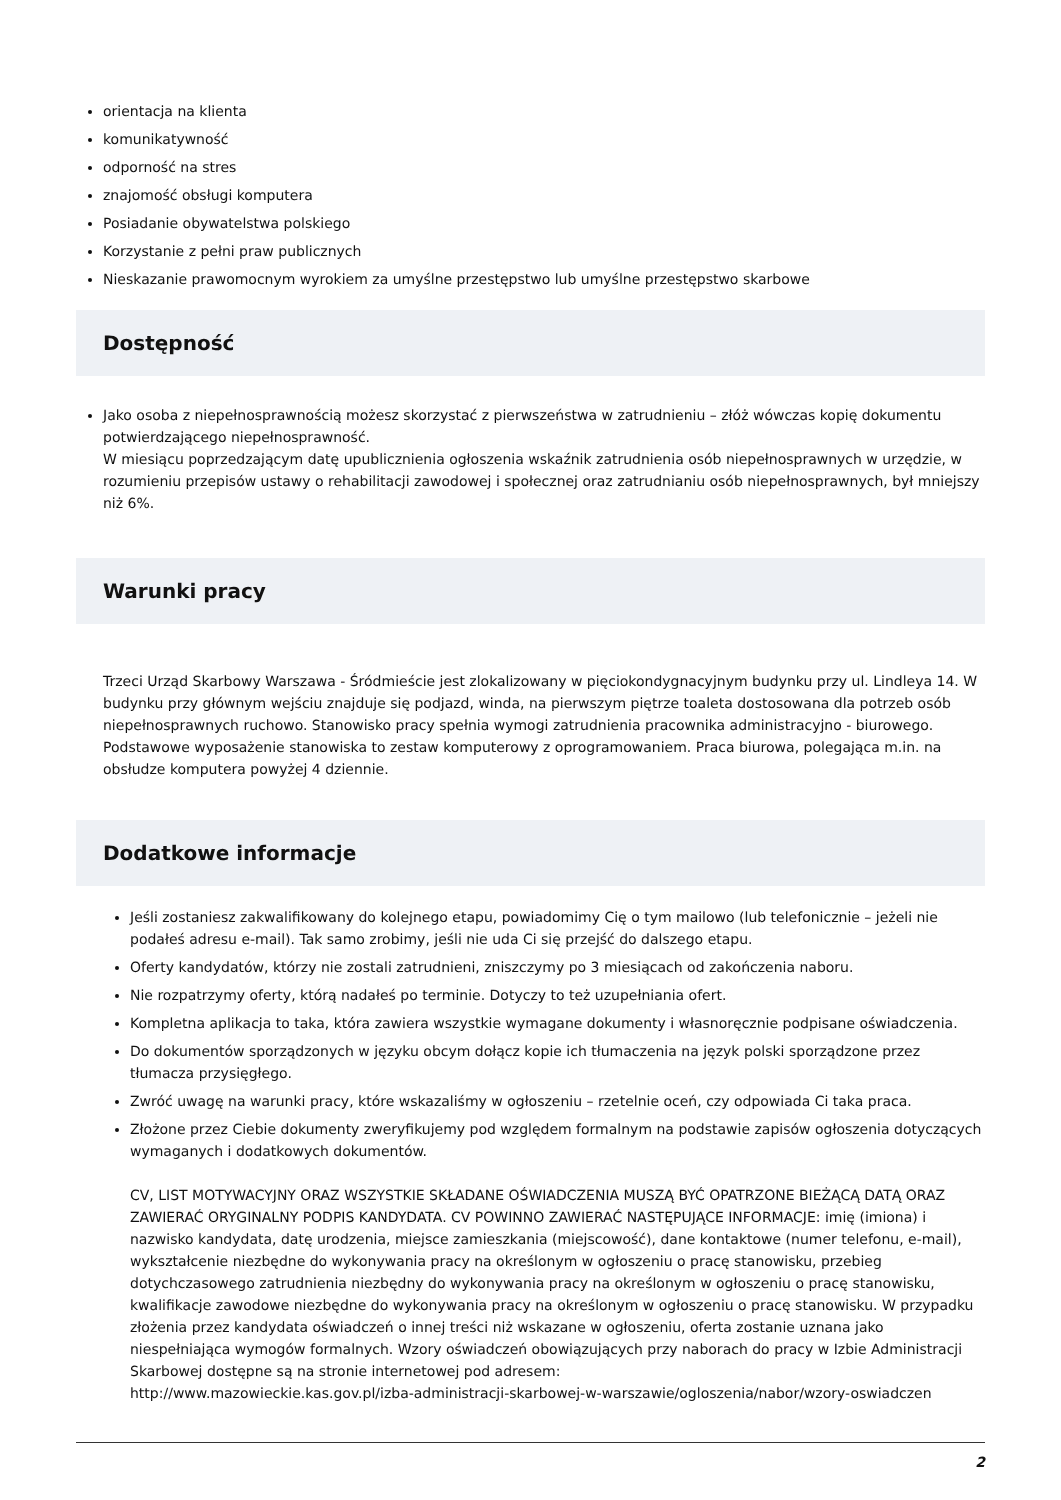orientacja na klienta
komunikatywność
odporność na stres
znajomość obsługi komputera
Posiadanie obywatelstwa polskiego
Korzystanie z pełni praw publicznych
Nieskazanie prawomocnym wyrokiem za umyślne przestępstwo lub umyślne przestępstwo skarbowe
Dostępność
Jako osoba z niepełnosprawnością możesz skorzystać z pierwszeństwa w zatrudnieniu – złóż wówczas kopię dokumentu potwierdzającego niepełnosprawność.
W miesiącu poprzedzającym datę upublicznienia ogłoszenia wskaźnik zatrudnienia osób niepełnosprawnych w urzędzie, w rozumieniu przepisów ustawy o rehabilitacji zawodowej i społecznej oraz zatrudnianiu osób niepełnosprawnych, był mniejszy niż 6%.
Warunki pracy
Trzeci Urząd Skarbowy Warszawa - Śródmieście jest zlokalizowany w pięciokondygnacyjnym budynku przy ul. Lindleya 14. W budynku przy głównym wejściu znajduje się podjazd, winda, na pierwszym piętrze toaleta dostosowana dla potrzeb osób niepełnosprawnych ruchowo. Stanowisko pracy spełnia wymogi zatrudnienia pracownika administracyjno - biurowego.
Podstawowe wyposażenie stanowiska to zestaw komputerowy z oprogramowaniem. Praca biurowa, polegająca m.in. na obsłudze komputera powyżej 4 dziennie.
Dodatkowe informacje
Jeśli zostaniesz zakwalifikowany do kolejnego etapu, powiadomimy Cię o tym mailowo (lub telefonicznie – jeżeli nie podałeś adresu e-mail). Tak samo zrobimy, jeśli nie uda Ci się przejść do dalszego etapu.
Oferty kandydatów, którzy nie zostali zatrudnieni, zniszczymy po 3 miesiącach od zakończenia naboru.
Nie rozpatrzymy oferty, którą nadałeś po terminie. Dotyczy to też uzupełniania ofert.
Kompletna aplikacja to taka, która zawiera wszystkie wymagane dokumenty i własnoręcznie podpisane oświadczenia.
Do dokumentów sporządzonych w języku obcym dołącz kopie ich tłumaczenia na język polski sporządzone przez tłumacza przysięgłego.
Zwróć uwagę na warunki pracy, które wskazaliśmy w ogłoszeniu – rzetelnie oceń, czy odpowiada Ci taka praca.
Złożone przez Ciebie dokumenty zweryfikujemy pod względem formalnym na podstawie zapisów ogłoszenia dotyczących wymaganych i dodatkowych dokumentów.
CV, LIST MOTYWACYJNY ORAZ WSZYSTKIE SKŁADANE OŚWIADCZENIA MUSZĄ BYĆ OPATRZONE BIEŻĄCĄ DATĄ ORAZ ZAWIERAĆ ORYGINALNY PODPIS KANDYDATA. CV POWINNO ZAWIERAĆ NASTĘPUJĄCE INFORMACJE: imię (imiona) i nazwisko kandydata, datę urodzenia, miejsce zamieszkania (miejscowość), dane kontaktowe (numer telefonu, e-mail), wykształcenie niezbędne do wykonywania pracy na określonym w ogłoszeniu o pracę stanowisku, przebieg dotychczasowego zatrudnienia niezbędny do wykonywania pracy na określonym w ogłoszeniu o pracę stanowisku, kwalifikacje zawodowe niezbędne do wykonywania pracy na określonym w ogłoszeniu o pracę stanowisku. W przypadku złożenia przez kandydata oświadczeń o innej treści niż wskazane w ogłoszeniu, oferta zostanie uznana jako niespełniająca wymogów formalnych. Wzory oświadczeń obowiązujących przy naborach do pracy w Izbie Administracji Skarbowej dostępne są na stronie internetowej pod adresem:
http://www.mazowieckie.kas.gov.pl/izba-administracji-skarbowej-w-warszawie/ogloszenia/nabor/wzory-oswiadczen
2